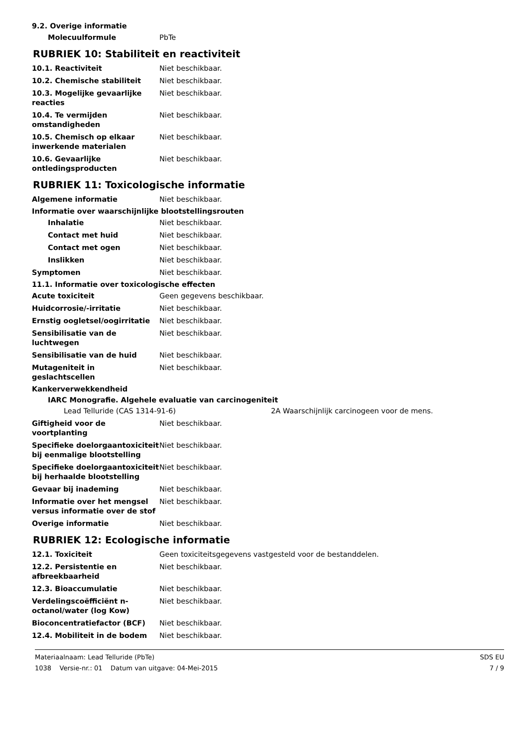9.2. Overige informatie
Molecuulformule PbTe
RUBRIEK 10: Stabiliteit en reactiviteit
10.1. Reactiviteit Niet beschikbaar.
10.2. Chemische stabiliteit Niet beschikbaar.
10.3. Mogelijke gevaarlijke reacties
Niet beschikbaar.
10.4. Te vermijden omstandigheden
Niet beschikbaar.
10.5. Chemisch op elkaar inwerkende materialen
Niet beschikbaar.
10.6. Gevaarlijke ontledingsproducten
Niet beschikbaar.
RUBRIEK 11: Toxicologische informatie
Algemene informatie Niet beschikbaar.
Informatie over waarschijnlijke blootstellingsrouten
Inhalatie Niet beschikbaar.
Contact met huid Niet beschikbaar.
Contact met ogen Niet beschikbaar.
Inslikken Niet beschikbaar.
Symptomen Niet beschikbaar.
11.1. Informatie over toxicologische effecten
Acute toxiciteit Geen gegevens beschikbaar.
Huidcorrosie/-irritatie Niet beschikbaar.
Ernstig oogletsel/oogirritatie
Niet beschikbaar.
Sensibilisatie van de luchtwegen
Niet beschikbaar.
Sensibilisatie van de huid Niet beschikbaar.
Mutageniteit in geslachtscellen
Niet beschikbaar.
Kankerverwekkendheid
IARC Monografie. Algehele evaluatie van carcinogeniteit
Lead Telluride (CAS 1314-91-6) 2A Waarschijnlijk carcinogeen voor de mens.
Giftigheid voor de voortplanting
Niet beschikbaar.
Specifieke doelorgaantoxiciteit bij eenmalige blootstelling
Niet beschikbaar.
Specifieke doelorgaantoxiciteit bij herhaalde blootstelling
Niet beschikbaar.
Gevaar bij inademing Niet beschikbaar.
Informatie over het mengsel versus informatie over de stof
Niet beschikbaar.
Overige informatie Niet beschikbaar.
RUBRIEK 12: Ecologische informatie
12.1. Toxiciteit Geen toxiciteitsgegevens vastgesteld voor de bestanddelen.
12.2. Persistentie en afbreekbaarheid
Niet beschikbaar.
12.3. Bioaccumulatie Niet beschikbaar.
Verdelingscoëfficiënt n-octanol/water (log Kow)
Niet beschikbaar.
Bioconcentratiefactor (BCF) Niet beschikbaar.
12.4. Mobiliteit in de bodem Niet beschikbaar.
Materiaalnaam: Lead Telluride (PbTe)
1038 Versie-nr.: 01 Datum van uitgave: 04-Mei-2015
SDS EU
7 / 9